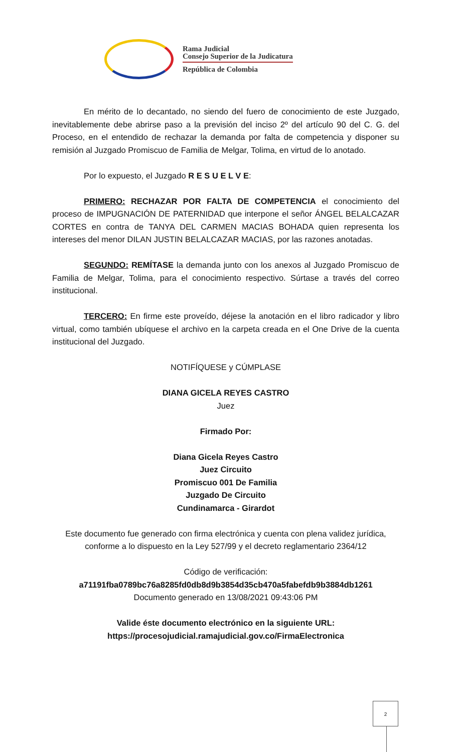Rama Judicial
Consejo Superior de la Judicatura
República de Colombia
En mérito de lo decantado, no siendo del fuero de conocimiento de este Juzgado, inevitablemente debe abrirse paso a la previsión del inciso 2º del artículo 90 del C. G. del Proceso, en el entendido de rechazar la demanda por falta de competencia y disponer su remisión al Juzgado Promiscuo de Familia de Melgar, Tolima, en virtud de lo anotado.
Por lo expuesto, el Juzgado R E S U E L V E:
PRIMERO: RECHAZAR POR FALTA DE COMPETENCIA el conocimiento del proceso de IMPUGNACIÓN DE PATERNIDAD que interpone el señor ÁNGEL BELALCAZAR CORTES en contra de TANYA DEL CARMEN MACIAS BOHADA quien representa los intereses del menor DILAN JUSTIN BELALCAZAR MACIAS, por las razones anotadas.
SEGUNDO: REMÍTASE la demanda junto con los anexos al Juzgado Promiscuo de Familia de Melgar, Tolima, para el conocimiento respectivo. Súrtase a través del correo institucional.
TERCERO: En firme este proveído, déjese la anotación en el libro radicador y libro virtual, como también ubíquese el archivo en la carpeta creada en el One Drive de la cuenta institucional del Juzgado.
NOTIFÍQUESE y CÚMPLASE
DIANA GICELA REYES CASTRO
Juez
Firmado Por:
Diana Gicela Reyes Castro
Juez Circuito
Promiscuo 001 De Familia
Juzgado De Circuito
Cundinamarca - Girardot
Este documento fue generado con firma electrónica y cuenta con plena validez jurídica, conforme a lo dispuesto en la Ley 527/99 y el decreto reglamentario 2364/12
Código de verificación:
a71191fba0789bc76a8285fd0db8d9b3854d35cb470a5fabefdb9b3884db1261
Documento generado en 13/08/2021 09:43:06 PM
Valide éste documento electrónico en la siguiente URL:
https://procesojudicial.ramajudicial.gov.co/FirmaElectronica
2